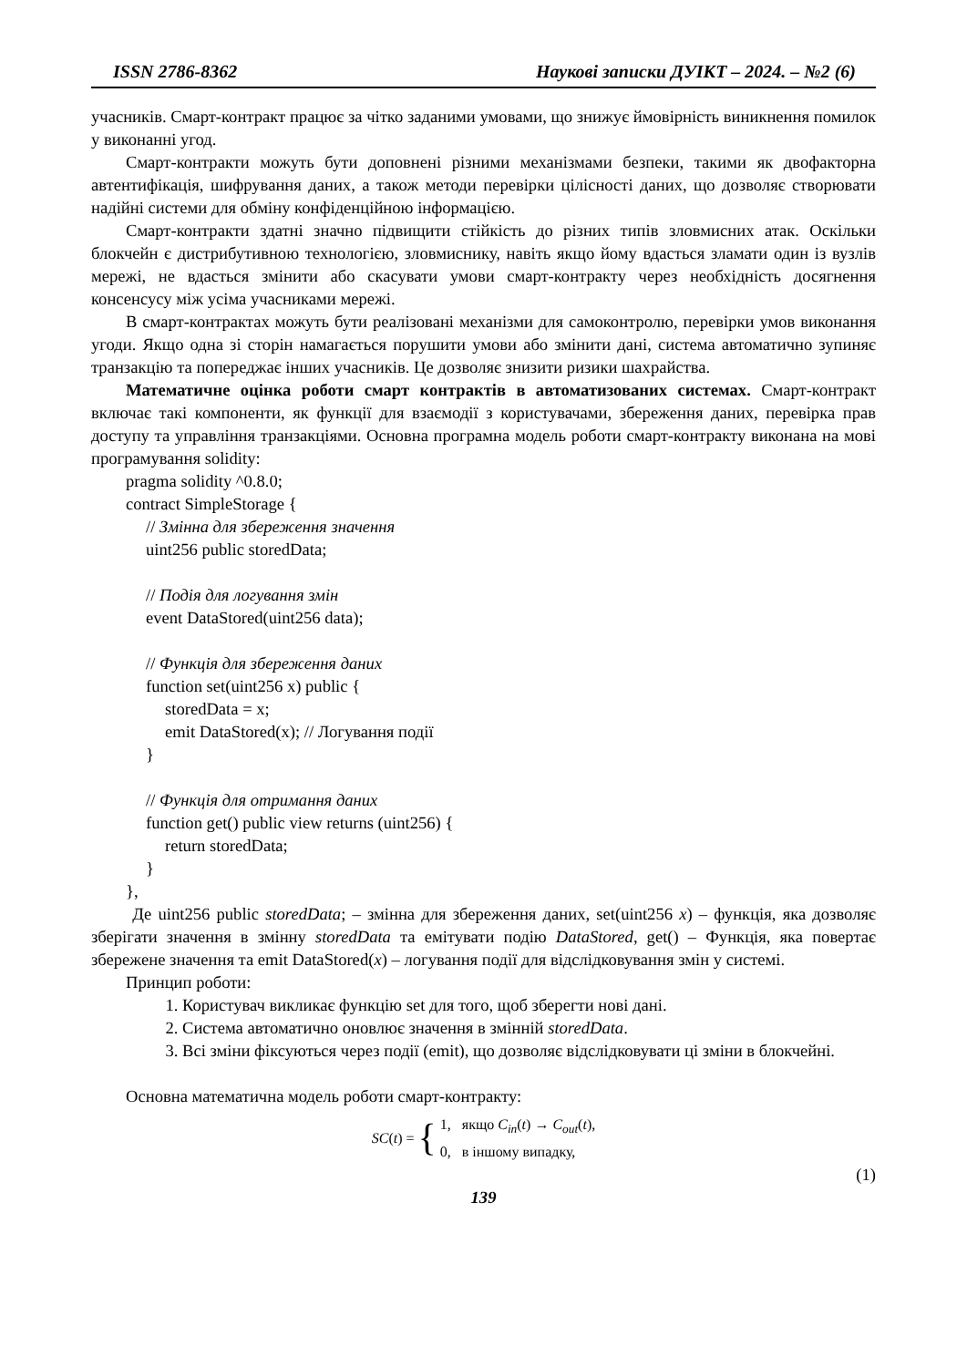ISSN 2786-8362 Наукові записки ДУІКТ – 2024. – №2 (6)
учасників. Смарт-контракт працює за чітко заданими умовами, що знижує ймовірність виникнення помилок у виконанні угод.
Смарт-контракти можуть бути доповнені різними механізмами безпеки, такими як двофакторна автентифікація, шифрування даних, а також методи перевірки цілісності даних, що дозволяє створювати надійні системи для обміну конфіденційною інформацією.
Смарт-контракти здатні значно підвищити стійкість до різних типів зловмисних атак. Оскільки блокчейн є дистрибутивною технологією, зловмиснику, навіть якщо йому вдасться зламати один із вузлів мережі, не вдасться змінити або скасувати умови смарт-контракту через необхідність досягнення консенсусу між усіма учасниками мережі.
В смарт-контрактах можуть бути реалізовані механізми для самоконтролю, перевірки умов виконання угоди. Якщо одна зі сторін намагається порушити умови або змінити дані, система автоматично зупиняє транзакцію та попереджає інших учасників. Це дозволяє знизити ризики шахрайства.
Математичне оцінка роботи смарт контрактів в автоматизованих системах. Смарт-контракт включає такі компоненти, як функції для взаємодії з користувачами, збереження даних, перевірка прав доступу та управління транзакціями. Основна програмна модель роботи смарт-контракту виконана на мові програмування solidity:
pragma solidity ^0.8.0;
contract SimpleStorage {
// Змінна для збереження значення
uint256 public storedData;
// Подія для логування змін
event DataStored(uint256 data);
// Функція для збереження даних
function set(uint256 x) public {
storedData = x;
emit DataStored(x); // Логування події
}
// Функція для отримання даних
function get() public view returns (uint256) {
return storedData;
}
},
Де uint256 public storedData; – змінна для збереження даних, set(uint256 x) – функція, яка дозволяє зберігати значення в змінну storedData та емітувати подію DataStored, get() – Функція, яка повертає збережене значення та emit DataStored(x) – логування події для відслідковування змін у системі.
Принцип роботи:
1. Користувач викликає функцію set для того, щоб зберегти нові дані.
2. Система автоматично оновлює значення в змінній storedData.
3. Всі зміни фіксуються через події (emit), що дозволяє відслідковувати ці зміни в блокчейні.
Основна математична модель роботи смарт-контракту:
SC(t) = { 1, якщо C<sub>in</sub>(t) → C<sub>out</sub>(t),
0, в іншому випадку,
(1)
139